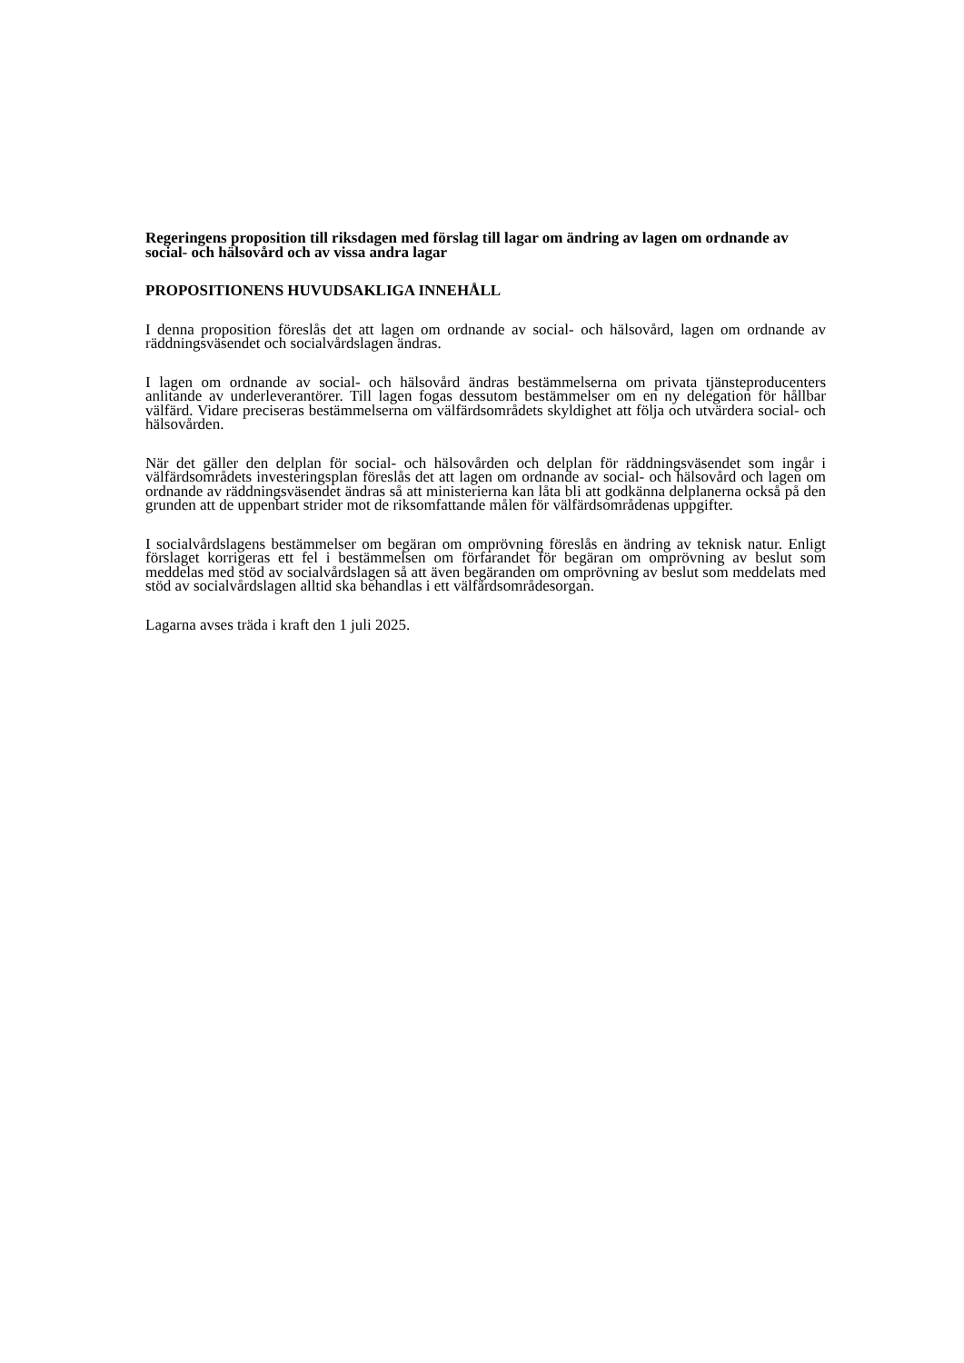Regeringens proposition till riksdagen med förslag till lagar om ändring av lagen om ordnande av social- och hälsovård och av vissa andra lagar
PROPOSITIONENS HUVUDSAKLIGA INNEHÅLL
I denna proposition föreslås det att lagen om ordnande av social- och hälsovård, lagen om ordnande av räddningsväsendet och socialvårdslagen ändras.
I lagen om ordnande av social- och hälsovård ändras bestämmelserna om privata tjänsteproducenters anlitande av underleverantörer. Till lagen fogas dessutom bestämmelser om en ny delegation för hållbar välfärd. Vidare preciseras bestämmelserna om välfärdsområdets skyldighet att följa och utvärdera social- och hälsovården.
När det gäller den delplan för social- och hälsovården och delplan för räddningsväsendet som ingår i välfärdsområdets investeringsplan föreslås det att lagen om ordnande av social- och hälsovård och lagen om ordnande av räddningsväsendet ändras så att ministerierna kan låta bli att godkänna delplanerna också på den grunden att de uppenbart strider mot de riksomfattande målen för välfärdsområdenas uppgifter.
I socialvårdslagens bestämmelser om begäran om omprövning föreslås en ändring av teknisk natur. Enligt förslaget korrigeras ett fel i bestämmelsen om förfarandet för begäran om omprövning av beslut som meddelas med stöd av socialvårdslagen så att även begäranden om omprövning av beslut som meddelats med stöd av socialvårdslagen alltid ska behandlas i ett välfärdsområdesorgan.
Lagarna avses träda i kraft den 1 juli 2025.